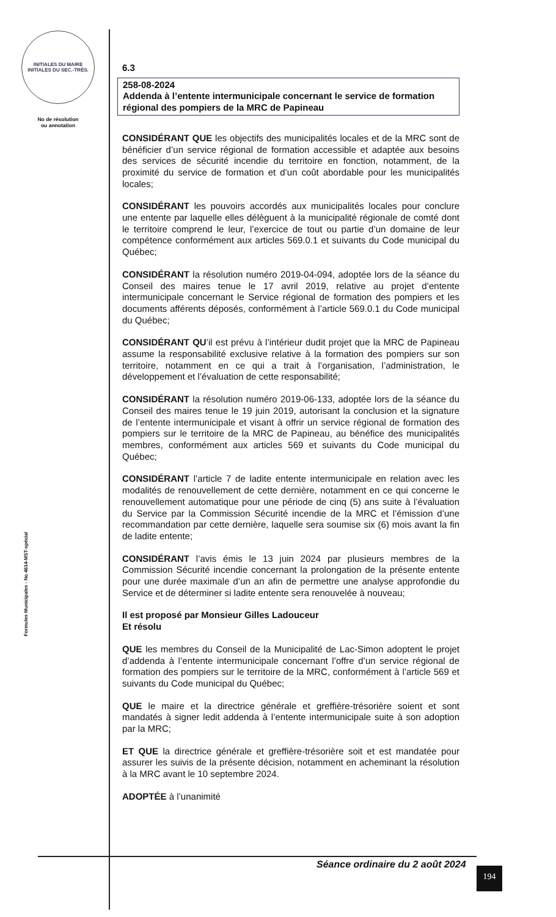INITIALES DU MAIRE
INITIALES DU SEC.-TRÉS.
No de résolution
ou annotation
Formules Municipales - No 4614-MST-spécial
6.3
258-08-2024
Addenda à l’entente intermunicipale concernant le service de formation régional des pompiers de la MRC de Papineau
CONSIDÉRANT QUE les objectifs des municipalités locales et de la MRC sont de bénéficier d’un service régional de formation accessible et adaptée aux besoins des services de sécurité incendie du territoire en fonction, notamment, de la proximité du service de formation et d’un coût abordable pour les municipalités locales;
CONSIDÉRANT les pouvoirs accordés aux municipalités locales pour conclure une entente par laquelle elles délèguent à la municipalité régionale de comté dont le territoire comprend le leur, l’exercice de tout ou partie d’un domaine de leur compétence conformément aux articles 569.0.1 et suivants du Code municipal du Québec;
CONSIDÉRANT la résolution numéro 2019-04-094, adoptée lors de la séance du Conseil des maires tenue le 17 avril 2019, relative au projet d’entente intermunicipale concernant le Service régional de formation des pompiers et les documents afférents déposés, conformément à l’article 569.0.1 du Code municipal du Québec;
CONSIDÉRANT QU’il est prévu à l’intérieur dudit projet que la MRC de Papineau assume la responsabilité exclusive relative à la formation des pompiers sur son territoire, notamment en ce qui a trait à l’organisation, l’administration, le développement et l’évaluation de cette responsabilité;
CONSIDÉRANT la résolution numéro 2019-06-133, adoptée lors de la séance du Conseil des maires tenue le 19 juin 2019, autorisant la conclusion et la signature de l’entente intermunicipale et visant à offrir un service régional de formation des pompiers sur le territoire de la MRC de Papineau, au bénéfice des municipalités membres, conformément aux articles 569 et suivants du Code municipal du Québec;
CONSIDÉRANT l’article 7 de ladite entente intermunicipale en relation avec les modalités de renouvellement de cette dernière, notamment en ce qui concerne le renouvellement automatique pour une période de cinq (5) ans suite à l’évaluation du Service par la Commission Sécurité incendie de la MRC et l’émission d’une recommandation par cette dernière, laquelle sera soumise six (6) mois avant la fin de ladite entente;
CONSIDÉRANT l’avis émis le 13 juin 2024 par plusieurs membres de la Commission Sécurité incendie concernant la prolongation de la présente entente pour une durée maximale d’un an afin de permettre une analyse approfondie du Service et de déterminer si ladite entente sera renouvelée à nouveau;
Il est proposé par Monsieur Gilles Ladouceur
Et résolu
QUE les membres du Conseil de la Municipalité de Lac-Simon adoptent le projet d’addenda à l’entente intermunicipale concernant l’offre d’un service régional de formation des pompiers sur le territoire de la MRC, conformément à l’article 569 et suivants du Code municipal du Québec;
QUE le maire et la directrice générale et greffière-trésorière soient et sont mandatés à signer ledit addenda à l’entente intermunicipale suite à son adoption par la MRC;
ET QUE la directrice générale et greffière-trésorière soit et est mandatée pour assurer les suivis de la présente décision, notamment en acheminant la résolution à la MRC avant le 10 septembre 2024.
ADOPTÉE à l’unanimité
Séance ordinaire du 2 août 2024
194